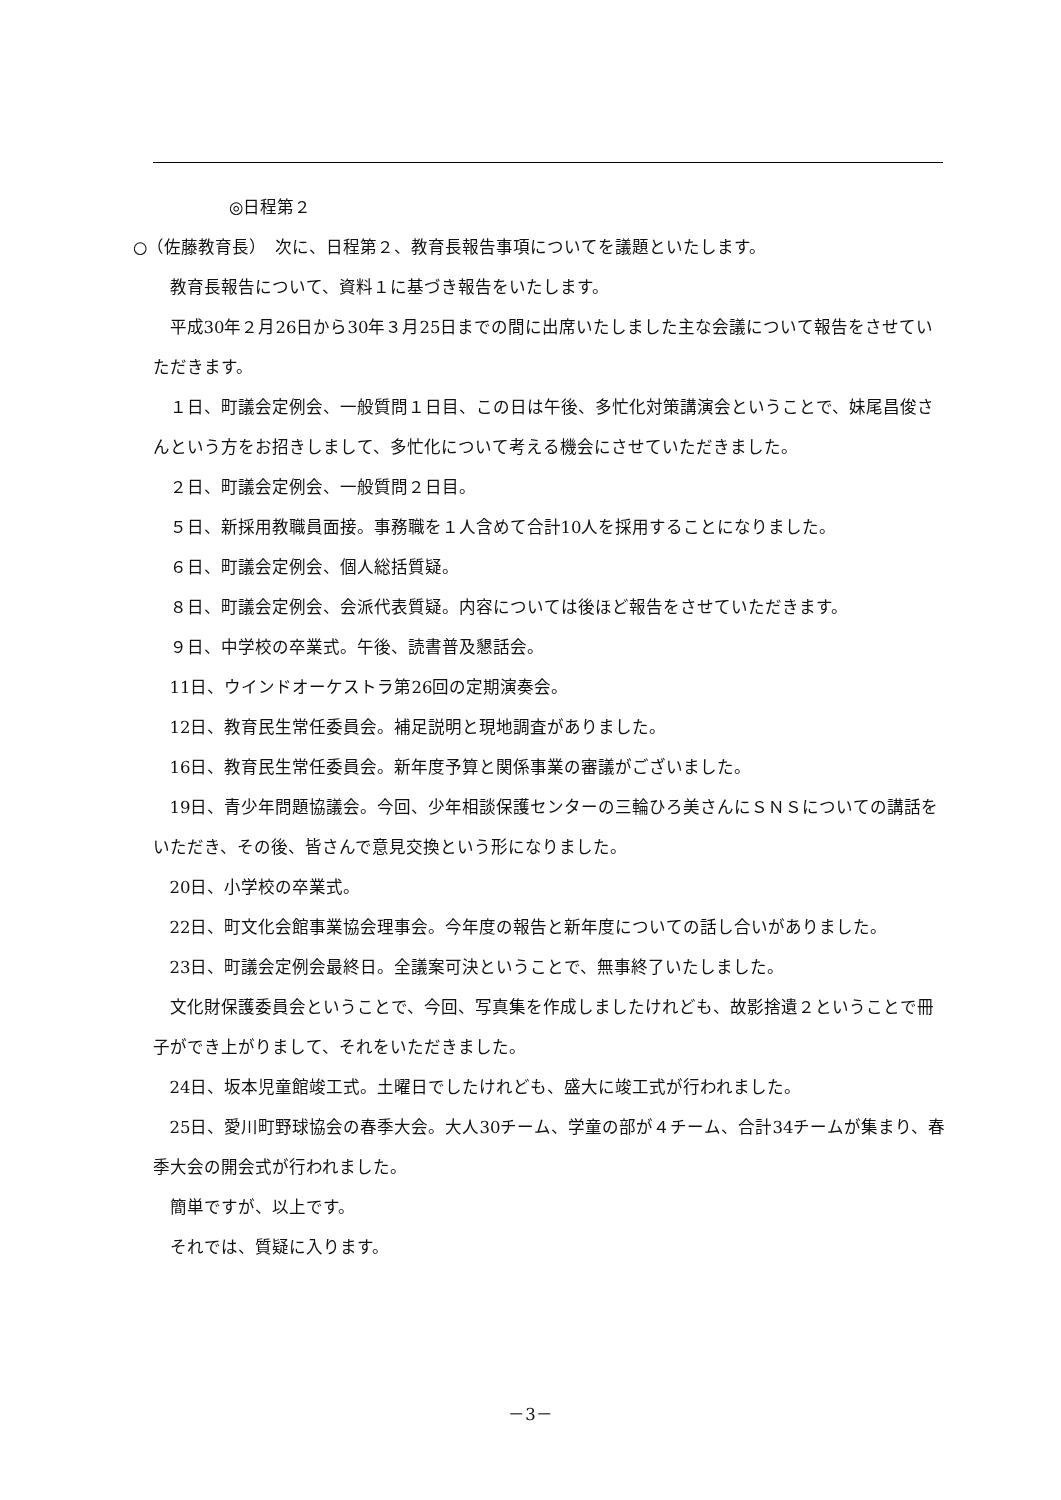◎日程第２
○（佐藤教育長）　次に、日程第２、教育長報告事項についてを議題といたします。
教育長報告について、資料１に基づき報告をいたします。
平成30年２月26日から30年３月25日までの間に出席いたしました主な会議について報告をさせていただきます。
１日、町議会定例会、一般質問１日目、この日は午後、多忙化対策講演会ということで、妹尾昌俊さんという方をお招きしまして、多忙化について考える機会にさせていただきました。
２日、町議会定例会、一般質問２日目。
５日、新採用教職員面接。事務職を１人含めて合計10人を採用することになりました。
６日、町議会定例会、個人総括質疑。
８日、町議会定例会、会派代表質疑。内容については後ほど報告をさせていただきます。
９日、中学校の卒業式。午後、読書普及懇話会。
11日、ウインドオーケストラ第26回の定期演奏会。
12日、教育民生常任委員会。補足説明と現地調査がありました。
16日、教育民生常任委員会。新年度予算と関係事業の審議がございました。
19日、青少年問題協議会。今回、少年相談保護センターの三輪ひろ美さんにＳＮＳについての講話をいただき、その後、皆さんで意見交換という形になりました。
20日、小学校の卒業式。
22日、町文化会館事業協会理事会。今年度の報告と新年度についての話し合いがありました。
23日、町議会定例会最終日。全議案可決ということで、無事終了いたしました。
文化財保護委員会ということで、今回、写真集を作成しましたけれども、故影捨遺２ということで冊子ができ上がりまして、それをいただきました。
24日、坂本児童館竣工式。土曜日でしたけれども、盛大に竣工式が行われました。
25日、愛川町野球協会の春季大会。大人30チーム、学童の部が４チーム、合計34チームが集まり、春季大会の開会式が行われました。
簡単ですが、以上です。
それでは、質疑に入ります。
－3－